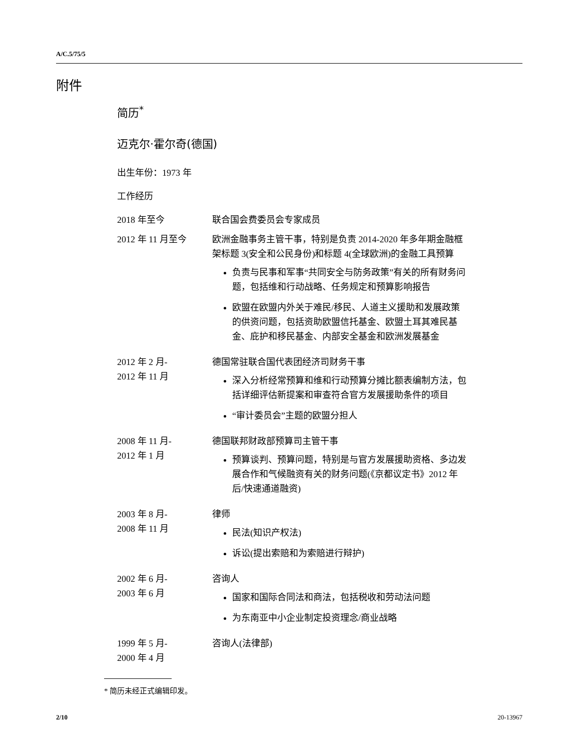A/C.5/75/5
附件
简历<sup>*</sup>
迈克尔·霍尔奇(德国)
出生年份：1973 年
工作经历
2018 年至今 联合国会费委员会专家成员
2012 年 11 月至今 欧洲金融事务主管干事，特别是负责 2014-2020 年多年期金融框架标题 3(安全和公民身份)和标题 4(全球欧洲)的金融工具预算
负责与民事和军事“共同安全与防务政策”有关的所有财务问题，包括维和行动战略、任务规定和预算影响报告
欧盟在欧盟内外关于难民/移民、人道主义援助和发展政策的供资问题，包括资助欧盟信托基金、欧盟土耳其难民基金、庇护和移民基金、内部安全基金和欧洲发展基金
2012 年 2 月-
2012 年 11 月
德国常驻联合国代表团经济司财务干事
深入分析经常预算和维和行动预算分摊比额表编制方法，包括详细评估新提案和审查符合官方发展援助条件的项目
“审计委员会”主题的欧盟分担人
2008 年 11 月-
2012 年 1 月
德国联邦财政部预算司主管干事
预算谈判、预算问题，特别是与官方发展援助资格、多边发展合作和气候融资有关的财务问题(《京都议定书》2012 年后/快速通道融资)
2003 年 8 月-
2008 年 11 月
律师
民法(知识产权法)
诉讼(提出索赔和为索赔进行辩护)
2002 年 6 月-
2003 年 6 月
咨询人
国家和国际合同法和商法，包括税收和劳动法问题
为东南亚中小企业制定投资理念/商业战略
1999 年 5 月-
2000 年 4 月
咨询人(法律部)
* 简历未经正式编辑印发。
2/10 20-13967